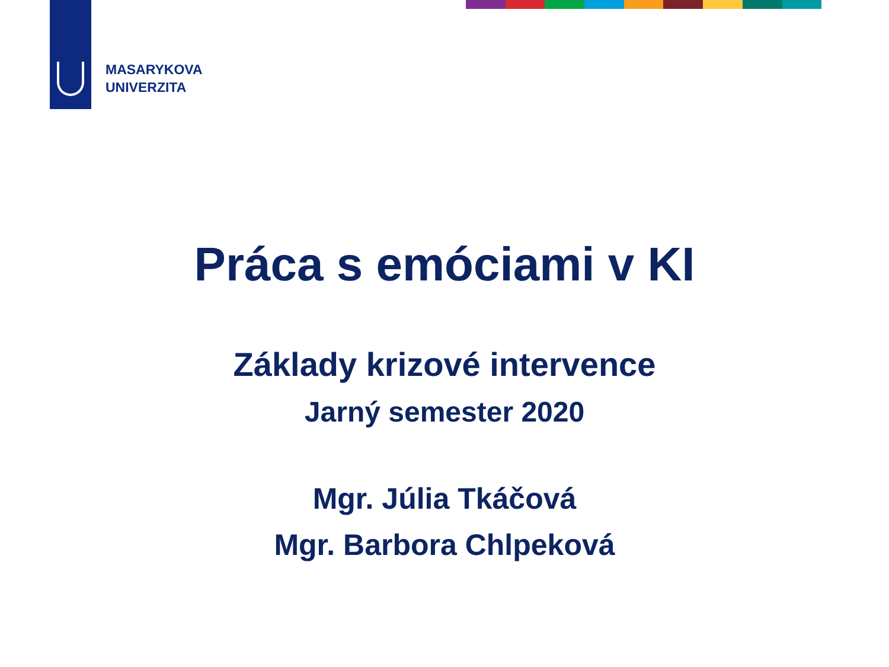MASARYKOVA
UNIVERZITA
Práca s emóciami v KI
Základy krizové intervence
Jarný semester 2020
Mgr. Júlia Tkáčová
Mgr. Barbora Chlpeková